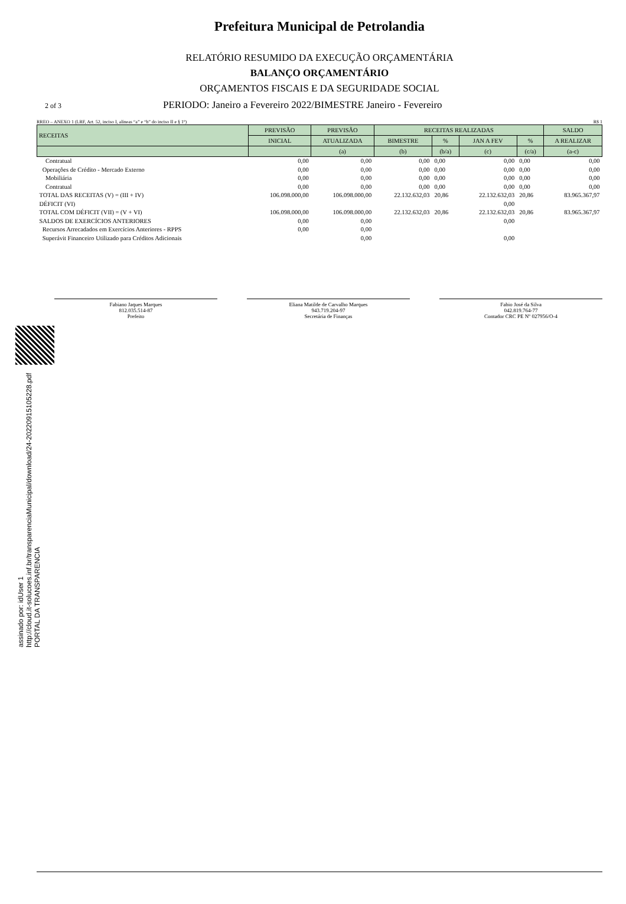Prefeitura Municipal de Petrolandia
RELATÓRIO RESUMIDO DA EXECUÇÃO ORÇAMENTÁRIA
BALANÇO ORÇAMENTÁRIO
ORÇAMENTOS FISCAIS E DA SEGURIDADE SOCIAL
2 of 3 PERIODO: Janeiro a Fevereiro 2022/BIMESTRE Janeiro - Fevereiro
RREO – ANEXO 1 (LRF, Art. 52, inciso I, alíneas “a” e “b” do inciso II e § 1º) R$ 1
| RECEITAS | PREVISÃO | PREVISÃO | RECEITAS REALIZADAS | | | | SALDO |
| --- | --- | --- | --- | --- | --- | --- | --- |
| | INICIAL | ATUALIZADA | BIMESTRE | % | JAN A FEV | % | A REALIZAR |
| | | (a) | (b) | (b/a) | (c) | (c/a) | (a-c) |
| Contratual | 0,00 | 0,00 | 0,00 | 0,00 | 0,00 | 0,00 | 0,00 |
| Operações de Crédito - Mercado Externo | 0,00 | 0,00 | 0,00 | 0,00 | 0,00 | 0,00 | 0,00 |
| Mobiliária | 0,00 | 0,00 | 0,00 | 0,00 | 0,00 | 0,00 | 0,00 |
| Contratual | 0,00 | 0,00 | 0,00 | 0,00 | 0,00 | 0,00 | 0,00 |
| TOTAL DAS RECEITAS (V) = (III + IV) | 106.098.000,00 | 106.098.000,00 | 22.132.632,03 | 20,86 | 22.132.632,03 | 20,86 | 83.965.367,97 |
| DÉFICIT (VI) | | | | | 0,00 | | |
| TOTAL COM DÉFICIT (VII) = (V + VI) | 106.098.000,00 | 106.098.000,00 | 22.132.632,03 | 20,86 | 22.132.632,03 | 20,86 | 83.965.367,97 |
| SALDOS DE EXERCÍCIOS ANTERIORES | 0,00 | 0,00 | | | 0,00 | | |
| Recursos Arrecadados em Exercícios Anteriores - RPPS | 0,00 | 0,00 | | | | | |
| Superávit Financeiro Utilizado para Créditos Adicionais | | 0,00 | | | 0,00 | | |
Fabiano Jaques Marques
812.035.514-87
Prefeito
Eliana Matilde de Carvalho Marques
943.719.204-97
Secretária de Finanças
Fabio José da Silva
042.819.764-77
Contador CRC PE Nº 027956/O-4
assinado por: idUser 1
http://cloud.it-solucoes.inf.br/transparenciaMunicipal/download/24-20220915105228.pdf
PORTAL DA TRANSPARENCIA